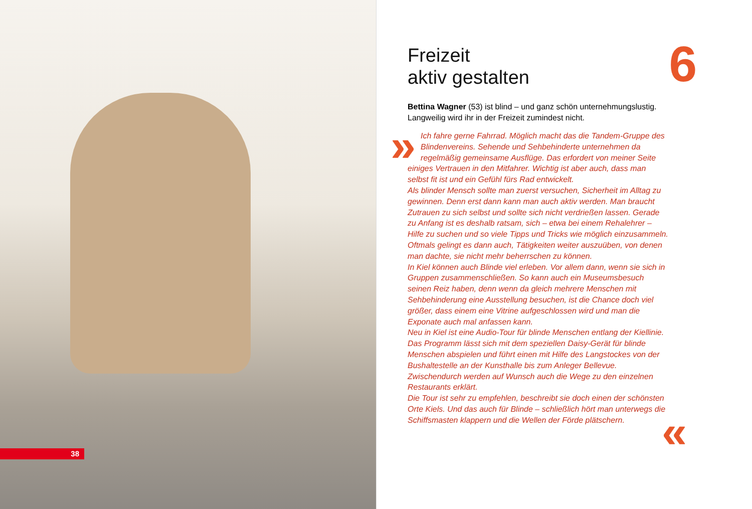38
Freizeit
aktiv gestalten
6
Bettina Wagner (53) ist blind – und ganz schön unternehmungslustig. Langweilig wird ihr in der Freizeit zumindest nicht.
»
Ich fahre gerne Fahrrad. Möglich macht das die Tandem-Gruppe des Blindenvereins. Sehende und Sehbehinderte unternehmen da regelmäßig gemeinsame Ausflüge. Das erfordert von meiner Seite einiges Vertrauen in den Mitfahrer. Wichtig ist aber auch, dass man selbst fit ist und ein Gefühl fürs Rad entwickelt.
Als blinder Mensch sollte man zuerst versuchen, Sicherheit im Alltag zu gewinnen. Denn erst dann kann man auch aktiv werden. Man braucht Zutrauen zu sich selbst und sollte sich nicht verdrießen lassen. Gerade zu Anfang ist es deshalb ratsam, sich – etwa bei einem Rehalehrer – Hilfe zu suchen und so viele Tipps und Tricks wie möglich einzusammeln. Oftmals gelingt es dann auch, Tätigkeiten weiter auszuüben, von denen man dachte, sie nicht mehr beherrschen zu können.
In Kiel können auch Blinde viel erleben. Vor allem dann, wenn sie sich in Gruppen zusammenschließen. So kann auch ein Museumsbesuch seinen Reiz haben, denn wenn da gleich mehrere Menschen mit Sehbehinderung eine Ausstellung besuchen, ist die Chance doch viel größer, dass einem eine Vitrine aufgeschlossen wird und man die Exponate auch mal anfassen kann.
Neu in Kiel ist eine Audio-Tour für blinde Menschen entlang der Kiellinie. Das Programm lässt sich mit dem speziellen Daisy-Gerät für blinde Menschen abspielen und führt einen mit Hilfe des Langstockes von der Bushaltestelle an der Kunsthalle bis zum Anleger Bellevue. Zwischendurch werden auf Wunsch auch die Wege zu den einzelnen Restaurants erklärt.
Die Tour ist sehr zu empfehlen, beschreibt sie doch einen der schönsten Orte Kiels. Und das auch für Blinde – schließlich hört man unterwegs die Schiffsmasten klappern und die Wellen der Förde plätschern.
«